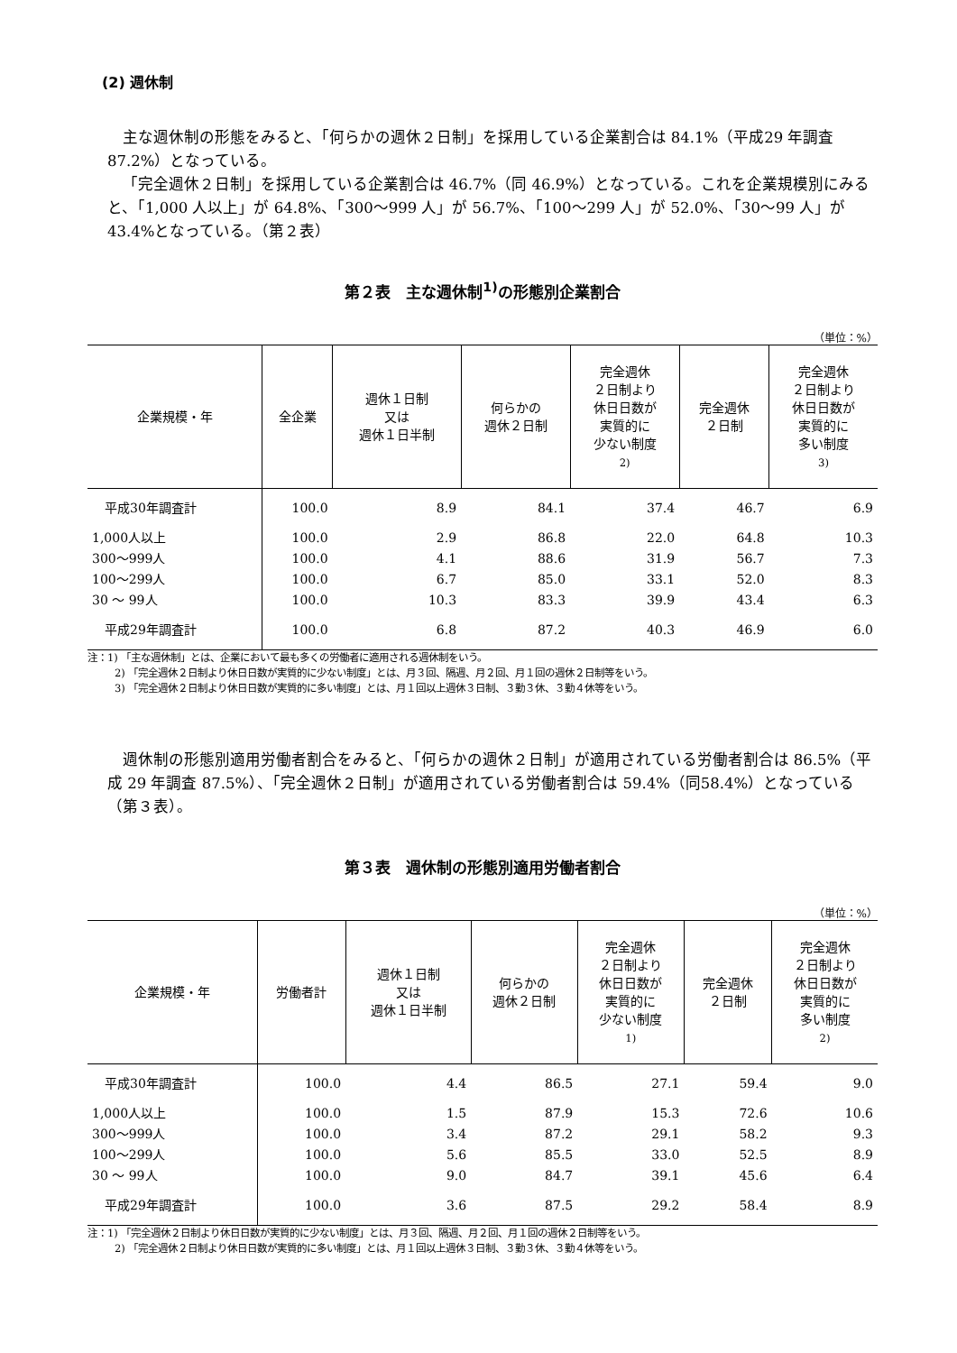(2) 週休制
主な週休制の形態をみると、「何らかの週休２日制」を採用している企業割合は 84.1%（平成29 年調査 87.2%）となっている。
「完全週休２日制」を採用している企業割合は 46.7%（同 46.9%）となっている。これを企業規模別にみると、「1,000 人以上」が 64.8%、「300～999 人」が 56.7%、「100～299 人」が 52.0%、「30～99 人」が 43.4%となっている。（第２表）
第２表　主な週休制<sup>1)</sup>の形態別企業割合
（単位：%）
| 企業規模・年 | 全企業 | 週休１日制 又は 週休１日半制 | 何らかの 週休２日制 | 完全週休 ２日制より 休日日数が 実質的に 少ない制度 2) | 完全週休 ２日制 | 完全週休 ２日制より 休日日数が 実質的に 多い制度 3) |
| --- | --- | --- | --- | --- | --- | --- |
| 平成30年調査計 | 100.0 | 8.9 | 84.1 | 37.4 | 46.7 | 6.9 |
| 1,000人以上 | 100.0 | 2.9 | 86.8 | 22.0 | 64.8 | 10.3 |
| 300～999人 | 100.0 | 4.1 | 88.6 | 31.9 | 56.7 | 7.3 |
| 100～299人 | 100.0 | 6.7 | 85.0 | 33.1 | 52.0 | 8.3 |
| 30 ～ 99人 | 100.0 | 10.3 | 83.3 | 39.9 | 43.4 | 6.3 |
| 平成29年調査計 | 100.0 | 6.8 | 87.2 | 40.3 | 46.9 | 6.0 |
注：1) 「主な週休制」とは、企業において最も多くの労働者に適用される週休制をいう。
2) 「完全週休２日制より休日日数が実質的に少ない制度」とは、月３回、隔週、月２回、月１回の週休２日制等をいう。
3) 「完全週休２日制より休日日数が実質的に多い制度」とは、月１回以上週休３日制、３勤３休、３勤４休等をいう。
週休制の形態別適用労働者割合をみると、「何らかの週休２日制」が適用されている労働者割合は 86.5%（平成 29 年調査 87.5%）、「完全週休２日制」が適用されている労働者割合は 59.4%（同58.4%）となっている（第３表）。
第３表　週休制の形態別適用労働者割合
（単位：%）
| 企業規模・年 | 労働者計 | 週休１日制 又は 週休１日半制 | 何らかの 週休２日制 | 完全週休 ２日制より 休日日数が 実質的に 少ない制度 1) | 完全週休 ２日制 | 完全週休 ２日制より 休日日数が 実質的に 多い制度 2) |
| --- | --- | --- | --- | --- | --- | --- |
| 平成30年調査計 | 100.0 | 4.4 | 86.5 | 27.1 | 59.4 | 9.0 |
| 1,000人以上 | 100.0 | 1.5 | 87.9 | 15.3 | 72.6 | 10.6 |
| 300～999人 | 100.0 | 3.4 | 87.2 | 29.1 | 58.2 | 9.3 |
| 100～299人 | 100.0 | 5.6 | 85.5 | 33.0 | 52.5 | 8.9 |
| 30 ～ 99人 | 100.0 | 9.0 | 84.7 | 39.1 | 45.6 | 6.4 |
| 平成29年調査計 | 100.0 | 3.6 | 87.5 | 29.2 | 58.4 | 8.9 |
注：1) 「完全週休２日制より休日日数が実質的に少ない制度」とは、月３回、隔週、月２回、月１回の週休２日制等をいう。
2) 「完全週休２日制より休日日数が実質的に多い制度」とは、月１回以上週休３日制、３勤３休、３勤４休等をいう。